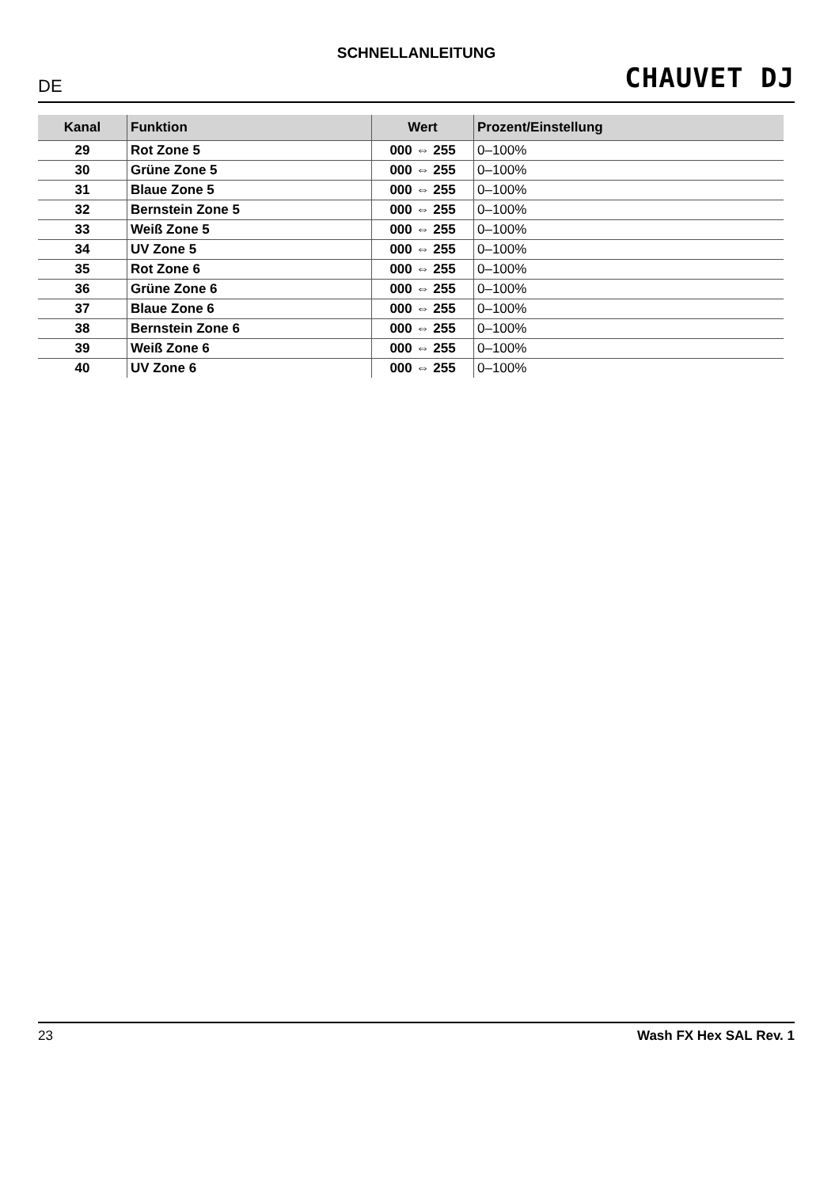SCHNELLANLEITUNG
DE
CHAUVET DJ
| Kanal | Funktion | Wert | Prozent/Einstellung |
| --- | --- | --- | --- |
| 29 | Rot Zone 5 | 000 ⇔ 255 | 0–100% |
| 30 | Grüne Zone 5 | 000 ⇔ 255 | 0–100% |
| 31 | Blaue Zone 5 | 000 ⇔ 255 | 0–100% |
| 32 | Bernstein Zone 5 | 000 ⇔ 255 | 0–100% |
| 33 | Weiß Zone 5 | 000 ⇔ 255 | 0–100% |
| 34 | UV Zone 5 | 000 ⇔ 255 | 0–100% |
| 35 | Rot Zone 6 | 000 ⇔ 255 | 0–100% |
| 36 | Grüne Zone 6 | 000 ⇔ 255 | 0–100% |
| 37 | Blaue Zone 6 | 000 ⇔ 255 | 0–100% |
| 38 | Bernstein Zone 6 | 000 ⇔ 255 | 0–100% |
| 39 | Weiß Zone 6 | 000 ⇔ 255 | 0–100% |
| 40 | UV Zone 6 | 000 ⇔ 255 | 0–100% |
23 Wash FX Hex SAL Rev. 1